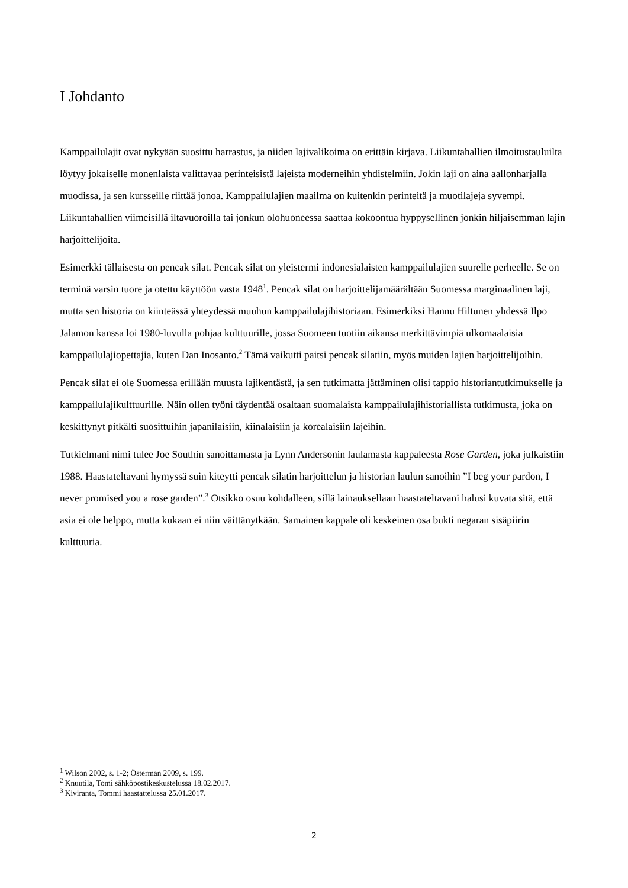I Johdanto
Kamppailulajit ovat nykyään suosittu harrastus, ja niiden lajivalikoima on erittäin kirjava. Liikuntahallien ilmoitustauluilta löytyy jokaiselle monenlaista valittavaa perinteisistä lajeista moderneihin yhdistelmiin. Jokin laji on aina aallonharjalla muodissa, ja sen kursseille riittää jonoa. Kamppailulajien maailma on kuitenkin perinteitä ja muotilajeja syvempi. Liikuntahallien viimeisillä iltavuoroilla tai jonkun olohuoneessa saattaa kokoontua hyppysellinen jonkin hiljaisemman lajin harjoittelijoita.
Esimerkki tällaisesta on pencak silat. Pencak silat on yleistermi indonesialaisten kamppailulajien suurelle perheelle. Se on terminä varsin tuore ja otettu käyttöön vasta 1948<sup>1</sup>. Pencak silat on harjoittelijamäärältään Suomessa marginaalinen laji, mutta sen historia on kiinteässä yhteydessä muuhun kamppailulajihistoriaan. Esimerkiksi Hannu Hiltunen yhdessä Ilpo Jalamon kanssa loi 1980-luvulla pohjaa kulttuurille, jossa Suomeen tuotiin aikansa merkittävimpiä ulkomaalaisia kamppailulajiopettajia, kuten Dan Inosanto.<sup>2</sup> Tämä vaikutti paitsi pencak silatiin, myös muiden lajien harjoittelijoihin.
Pencak silat ei ole Suomessa erillään muusta lajikentästä, ja sen tutkimatta jättäminen olisi tappio historiantutkimukselle ja kamppailulajikulttuurille. Näin ollen työni täydentää osaltaan suomalaista kamppailulajihistoriallista tutkimusta, joka on keskittynyt pitkälti suosittuihin japanilaisiin, kiinalaisiin ja korealaisiin lajeihin.
Tutkielmani nimi tulee Joe Southin sanoittamasta ja Lynn Andersonin laulamasta kappaleesta Rose Garden, joka julkaistiin 1988. Haastateltavani hymyssä suin kiteytti pencak silatin harjoittelun ja historian laulun sanoihin ”I beg your pardon, I never promised you a rose garden”.<sup>3</sup> Otsikko osuu kohdalleen, sillä lainauksellaan haastateltavani halusi kuvata sitä, että asia ei ole helppo, mutta kukaan ei niin väittänytkään. Samainen kappale oli keskeinen osa bukti negaran sisäpiirin kulttuuria.
<sup>1</sup> Wilson 2002, s. 1-2; Österman 2009, s. 199.
<sup>2</sup> Knuutila, Tomi sähköpostikeskustelussa 18.02.2017.
<sup>3</sup> Kiviranta, Tommi haastattelussa 25.01.2017.
2